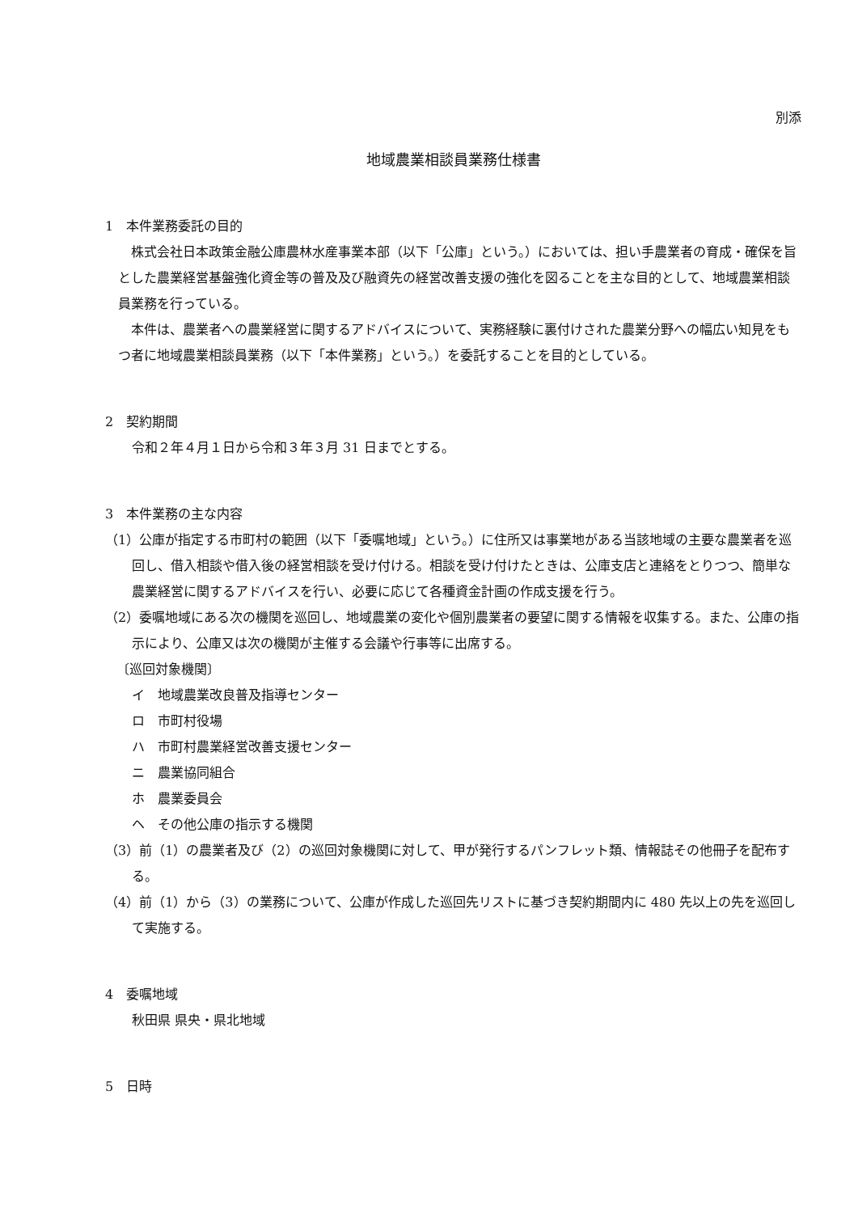別添
地域農業相談員業務仕様書
1　本件業務委託の目的
株式会社日本政策金融公庫農林水産事業本部（以下「公庫」という。）においては、担い手農業者の育成・確保を旨とした農業経営基盤強化資金等の普及及び融資先の経営改善支援の強化を図ることを主な目的として、地域農業相談員業務を行っている。
本件は、農業者への農業経営に関するアドバイスについて、実務経験に裏付けされた農業分野への幅広い知見をもつ者に地域農業相談員業務（以下「本件業務」という。）を委託することを目的としている。
2　契約期間
令和２年４月１日から令和３年３月 31 日までとする。
3　本件業務の主な内容
（1）公庫が指定する市町村の範囲（以下「委嘱地域」という。）に住所又は事業地がある当該地域の主要な農業者を巡回し、借入相談や借入後の経営相談を受け付ける。相談を受け付けたときは、公庫支店と連絡をとりつつ、簡単な農業経営に関するアドバイスを行い、必要に応じて各種資金計画の作成支援を行う。
（2）委嘱地域にある次の機関を巡回し、地域農業の変化や個別農業者の要望に関する情報を収集する。また、公庫の指示により、公庫又は次の機関が主催する会議や行事等に出席する。
〔巡回対象機関〕
イ　地域農業改良普及指導センター
ロ　市町村役場
ハ　市町村農業経営改善支援センター
ニ　農業協同組合
ホ　農業委員会
ヘ　その他公庫の指示する機関
（3）前（1）の農業者及び（2）の巡回対象機関に対して、甲が発行するパンフレット類、情報誌その他冊子を配布する。
（4）前（1）から（3）の業務について、公庫が作成した巡回先リストに基づき契約期間内に 480 先以上の先を巡回して実施する。
4　委嘱地域
秋田県 県央・県北地域
5　日時